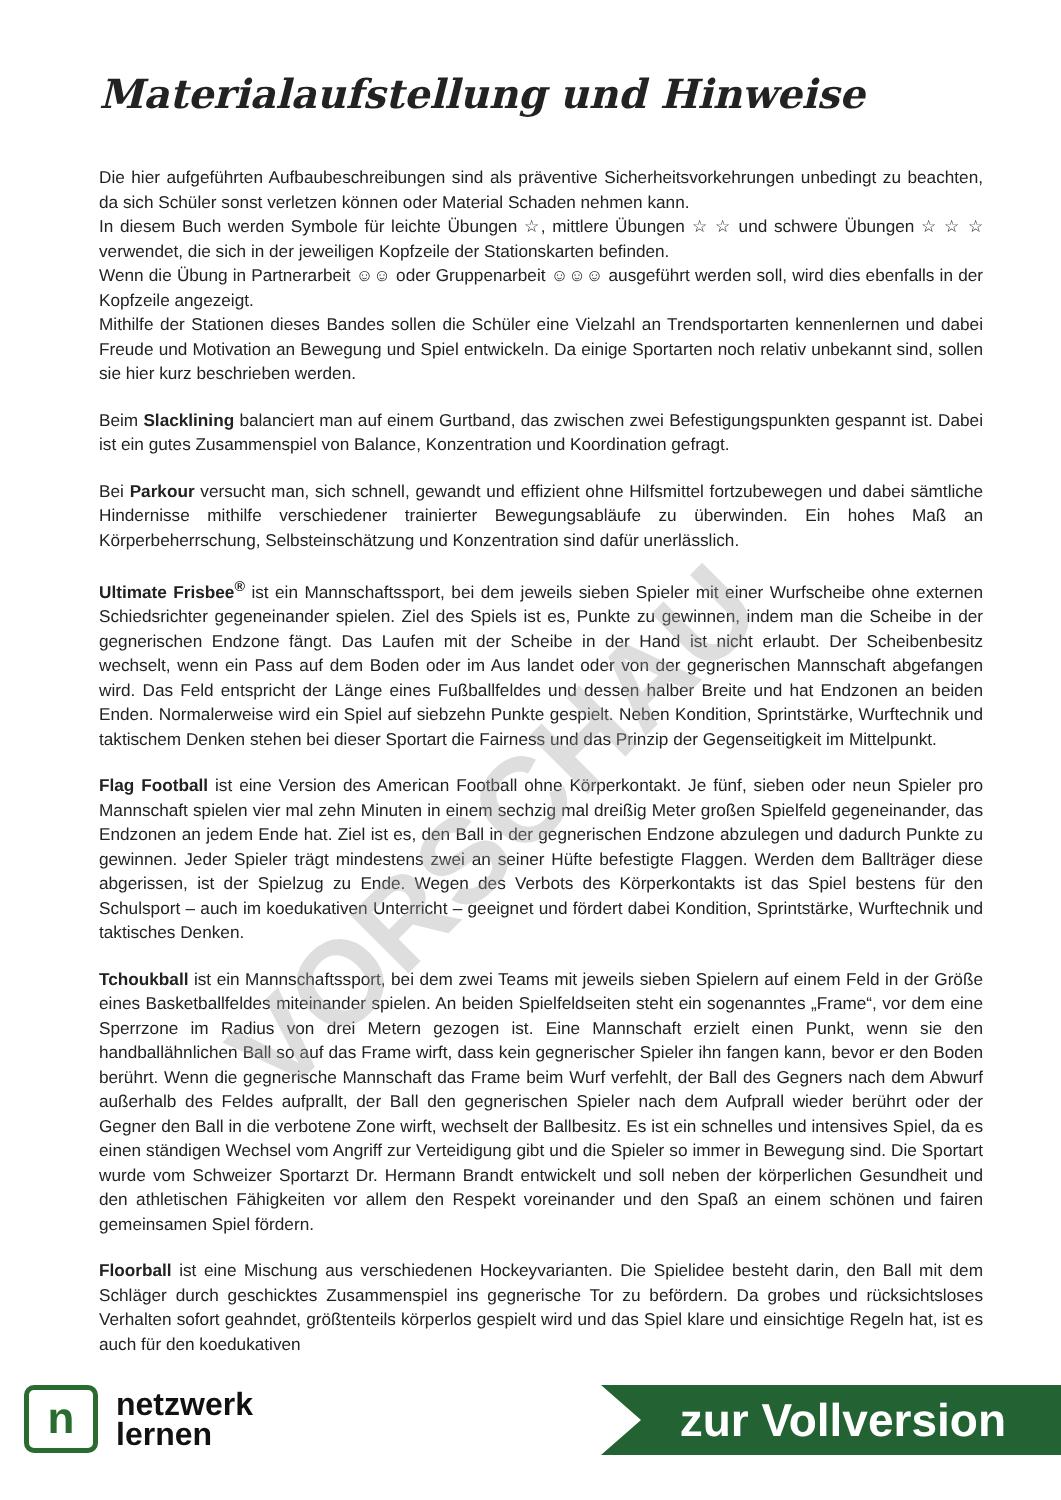VORSCHAU
Materialaufstellung und Hinweise
Die hier aufgeführten Aufbaubeschreibungen sind als präventive Sicherheitsvorkehrungen unbedingt zu beachten, da sich Schüler sonst verletzen können oder Material Schaden nehmen kann.
In diesem Buch werden Symbole für leichte Übungen ☆, mittlere Übungen ☆ ☆ und schwere Übungen ☆ ☆ ☆ verwendet, die sich in der jeweiligen Kopfzeile der Stationskarten befinden.
Wenn die Übung in Partnerarbeit ☺☺ oder Gruppenarbeit ☺☺☺ ausgeführt werden soll, wird dies ebenfalls in der Kopfzeile angezeigt.
Mithilfe der Stationen dieses Bandes sollen die Schüler eine Vielzahl an Trendsportarten kennenlernen und dabei Freude und Motivation an Bewegung und Spiel entwickeln. Da einige Sportarten noch relativ unbekannt sind, sollen sie hier kurz beschrieben werden.
Beim Slacklining balanciert man auf einem Gurtband, das zwischen zwei Befestigungspunkten gespannt ist. Dabei ist ein gutes Zusammenspiel von Balance, Konzentration und Koordination gefragt.
Bei Parkour versucht man, sich schnell, gewandt und effizient ohne Hilfsmittel fortzubewegen und dabei sämtliche Hindernisse mithilfe verschiedener trainierter Bewegungsabläufe zu überwinden. Ein hohes Maß an Körperbeherrschung, Selbsteinschätzung und Konzentration sind dafür unerlässlich.
Ultimate Frisbee<sup>®</sup> ist ein Mannschaftssport, bei dem jeweils sieben Spieler mit einer Wurfscheibe ohne externen Schiedsrichter gegeneinander spielen. Ziel des Spiels ist es, Punkte zu gewinnen, indem man die Scheibe in der gegnerischen Endzone fängt. Das Laufen mit der Scheibe in der Hand ist nicht erlaubt. Der Scheibenbesitz wechselt, wenn ein Pass auf dem Boden oder im Aus landet oder von der gegnerischen Mannschaft abgefangen wird. Das Feld entspricht der Länge eines Fußballfeldes und dessen halber Breite und hat Endzonen an beiden Enden. Normalerweise wird ein Spiel auf siebzehn Punkte gespielt. Neben Kondition, Sprintstärke, Wurftechnik und taktischem Denken stehen bei dieser Sportart die Fairness und das Prinzip der Gegenseitigkeit im Mittelpunkt.
Flag Football ist eine Version des American Football ohne Körperkontakt. Je fünf, sieben oder neun Spieler pro Mannschaft spielen vier mal zehn Minuten in einem sechzig mal dreißig Meter großen Spielfeld gegeneinander, das Endzonen an jedem Ende hat. Ziel ist es, den Ball in der gegnerischen Endzone abzulegen und dadurch Punkte zu gewinnen. Jeder Spieler trägt mindestens zwei an seiner Hüfte befestigte Flaggen. Werden dem Ballträger diese abgerissen, ist der Spielzug zu Ende. Wegen des Verbots des Körperkontakts ist das Spiel bestens für den Schulsport – auch im koedukativen Unterricht – geeignet und fördert dabei Kondition, Sprintstärke, Wurftechnik und taktisches Denken.
Tchoukball ist ein Mannschaftssport, bei dem zwei Teams mit jeweils sieben Spielern auf einem Feld in der Größe eines Basketballfeldes miteinander spielen. An beiden Spielfeldseiten steht ein sogenanntes „Frame“, vor dem eine Sperrzone im Radius von drei Metern gezogen ist. Eine Mannschaft erzielt einen Punkt, wenn sie den handballähnlichen Ball so auf das Frame wirft, dass kein gegnerischer Spieler ihn fangen kann, bevor er den Boden berührt. Wenn die gegnerische Mannschaft das Frame beim Wurf verfehlt, der Ball des Gegners nach dem Abwurf außerhalb des Feldes aufprallt, der Ball den gegnerischen Spieler nach dem Aufprall wieder berührt oder der Gegner den Ball in die verbotene Zone wirft, wechselt der Ballbesitz. Es ist ein schnelles und intensives Spiel, da es einen ständigen Wechsel vom Angriff zur Verteidigung gibt und die Spieler so immer in Bewegung sind. Die Sportart wurde vom Schweizer Sportarzt Dr. Hermann Brandt entwickelt und soll neben der körperlichen Gesundheit und den athletischen Fähigkeiten vor allem den Respekt voreinander und den Spaß an einem schönen und fairen gemeinsamen Spiel fördern.
Floorball ist eine Mischung aus verschiedenen Hockeyvarianten. Die Spielidee besteht darin, den Ball mit dem Schläger durch geschicktes Zusammenspiel ins gegnerische Tor zu befördern. Da grobes und rücksichtsloses Verhalten sofort geahndet, größtenteils körperlos gespielt wird und das Spiel klare und einsichtige Regeln hat, ist es auch für den koedukativen
n
netzwerk
lernen
zur Vollversion